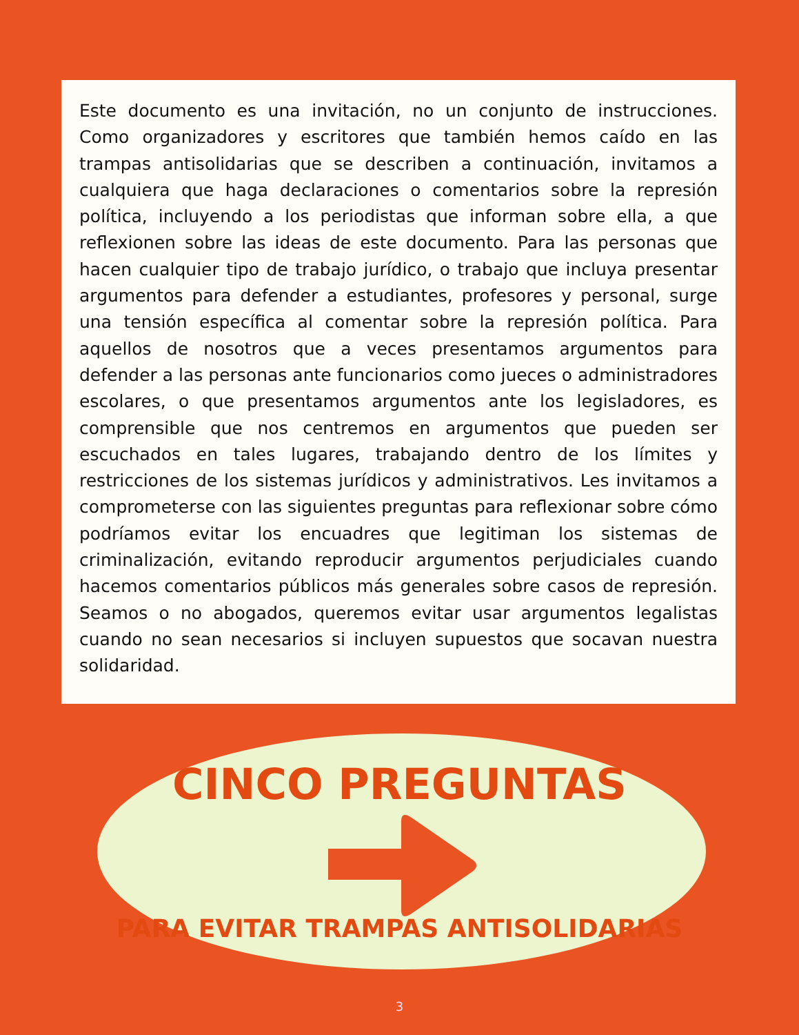Este documento es una invitación, no un conjunto de instrucciones. Como organizadores y escritores que también hemos caído en las trampas antisolidarias que se describen a continuación, invitamos a cualquiera que haga declaraciones o comentarios sobre la represión política, incluyendo a los periodistas que informan sobre ella, a que reflexionen sobre las ideas de este documento. Para las personas que hacen cualquier tipo de trabajo jurídico, o trabajo que incluya presentar argumentos para defender a estudiantes, profesores y personal, surge una tensión específica al comentar sobre la represión política. Para aquellos de nosotros que a veces presentamos argumentos para defender a las personas ante funcionarios como jueces o administradores escolares, o que presentamos argumentos ante los legisladores, es comprensible que nos centremos en argumentos que pueden ser escuchados en tales lugares, trabajando dentro de los límites y restricciones de los sistemas jurídicos y administrativos. Les invitamos a comprometerse con las siguientes preguntas para reflexionar sobre cómo podríamos evitar los encuadres que legitiman los sistemas de criminalización, evitando reproducir argumentos perjudiciales cuando hacemos comentarios públicos más generales sobre casos de represión. Seamos o no abogados, queremos evitar usar argumentos legalistas cuando no sean necesarios si incluyen supuestos que socavan nuestra solidaridad.
CINCO PREGUNTAS
PARA EVITAR TRAMPAS ANTISOLIDARIAS
3